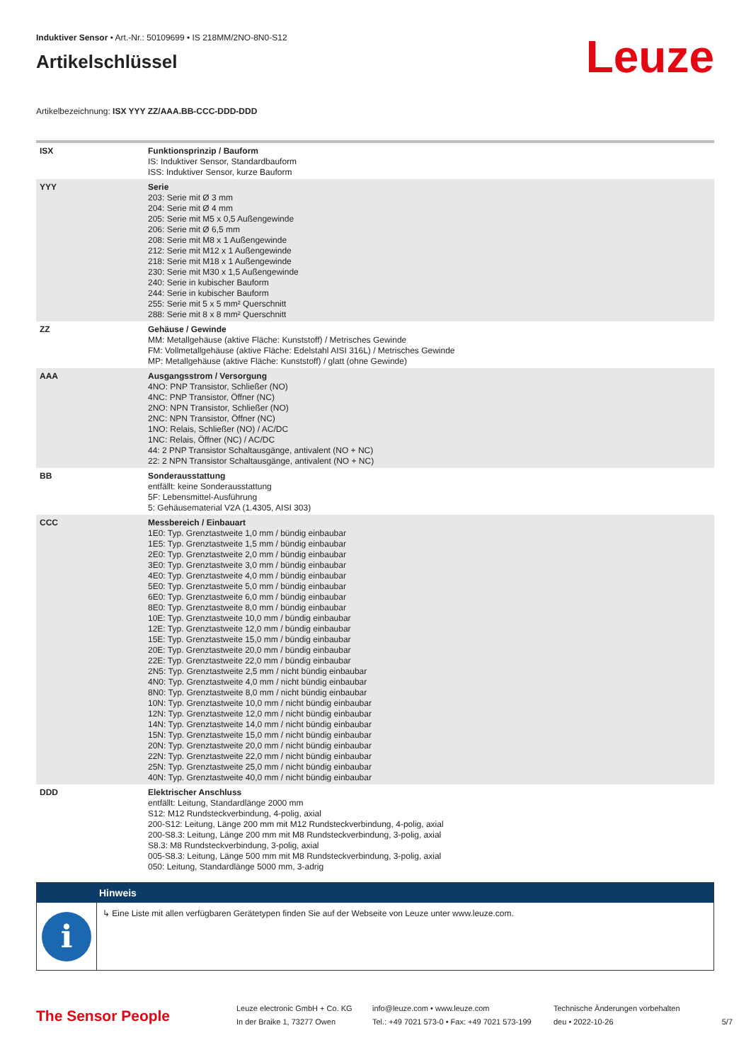Induktiver Sensor • Art.-Nr.: 50109699 • IS 218MM/2NO-8N0-S12
Artikelschlüssel
Leuze
Artikelbezeichnung: ISX YYY ZZ/AAA.BB-CCC-DDD-DDD
| ISX | Funktionsprinzip / Bauform IS: Induktiver Sensor, Standardbauform ISS: Induktiver Sensor, kurze Bauform |
| YYY | Serie 203: Serie mit Ø 3 mm 204: Serie mit Ø 4 mm 205: Serie mit M5 x 0,5 Außengewinde 206: Serie mit Ø 6,5 mm 208: Serie mit M8 x 1 Außengewinde 212: Serie mit M12 x 1 Außengewinde 218: Serie mit M18 x 1 Außengewinde 230: Serie mit M30 x 1,5 Außengewinde 240: Serie in kubischer Bauform 244: Serie in kubischer Bauform 255: Serie mit 5 x 5 mm² Querschnitt 288: Serie mit 8 x 8 mm² Querschnitt |
| ZZ | Gehäuse / Gewinde MM: Metallgehäuse (aktive Fläche: Kunststoff) / Metrisches Gewinde FM: Vollmetallgehäuse (aktive Fläche: Edelstahl AISI 316L) / Metrisches Gewinde MP: Metallgehäuse (aktive Fläche: Kunststoff) / glatt (ohne Gewinde) |
| AAA | Ausgangsstrom / Versorgung 4NO: PNP Transistor, Schließer (NO) 4NC: PNP Transistor, Öffner (NC) 2NO: NPN Transistor, Schließer (NO) 2NC: NPN Transistor, Öffner (NC) 1NO: Relais, Schließer (NO) / AC/DC 1NC: Relais, Öffner (NC) / AC/DC 44: 2 PNP Transistor Schaltausgänge, antivalent (NO + NC) 22: 2 NPN Transistor Schaltausgänge, antivalent (NO + NC) |
| BB | Sonderausstattung entfällt: keine Sonderausstattung 5F: Lebensmittel-Ausführung 5: Gehäusematerial V2A (1.4305, AISI 303) |
| CCC | Messbereich / Einbauart 1E0: Typ. Grenztastweite 1,0 mm / bündig einbaubar 1E5: Typ. Grenztastweite 1,5 mm / bündig einbaubar 2E0: Typ. Grenztastweite 2,0 mm / bündig einbaubar 3E0: Typ. Grenztastweite 3,0 mm / bündig einbaubar 4E0: Typ. Grenztastweite 4,0 mm / bündig einbaubar 5E0: Typ. Grenztastweite 5,0 mm / bündig einbaubar 6E0: Typ. Grenztastweite 6,0 mm / bündig einbaubar 8E0: Typ. Grenztastweite 8,0 mm / bündig einbaubar 10E: Typ. Grenztastweite 10,0 mm / bündig einbaubar 12E: Typ. Grenztastweite 12,0 mm / bündig einbaubar 15E: Typ. Grenztastweite 15,0 mm / bündig einbaubar 20E: Typ. Grenztastweite 20,0 mm / bündig einbaubar 22E: Typ. Grenztastweite 22,0 mm / bündig einbaubar 2N5: Typ. Grenztastweite 2,5 mm / nicht bündig einbaubar 4N0: Typ. Grenztastweite 4,0 mm / nicht bündig einbaubar 8N0: Typ. Grenztastweite 8,0 mm / nicht bündig einbaubar 10N: Typ. Grenztastweite 10,0 mm / nicht bündig einbaubar 12N: Typ. Grenztastweite 12,0 mm / nicht bündig einbaubar 14N: Typ. Grenztastweite 14,0 mm / nicht bündig einbaubar 15N: Typ. Grenztastweite 15,0 mm / nicht bündig einbaubar 20N: Typ. Grenztastweite 20,0 mm / nicht bündig einbaubar 22N: Typ. Grenztastweite 22,0 mm / nicht bündig einbaubar 25N: Typ. Grenztastweite 25,0 mm / nicht bündig einbaubar 40N: Typ. Grenztastweite 40,0 mm / nicht bündig einbaubar |
| DDD | Elektrischer Anschluss entfällt: Leitung, Standardlänge 2000 mm S12: M12 Rundsteckverbindung, 4-polig, axial 200-S12: Leitung, Länge 200 mm mit M12 Rundsteckverbindung, 4-polig, axial 200-S8.3: Leitung, Länge 200 mm mit M8 Rundsteckverbindung, 3-polig, axial S8.3: M8 Rundsteckverbindung, 3-polig, axial 005-S8.3: Leitung, Länge 500 mm mit M8 Rundsteckverbindung, 3-polig, axial 050: Leitung, Standardlänge 5000 mm, 3-adrig |
Hinweis
i
↳ Eine Liste mit allen verfügbaren Gerätetypen finden Sie auf der Webseite von Leuze unter www.leuze.com.
The Sensor People
Leuze electronic GmbH + Co. KG
In der Braike 1, 73277 Owen
info@leuze.com • www.leuze.com
Tel.: +49 7021 573-0 • Fax: +49 7021 573-199
Technische Änderungen vorbehalten
deu • 2022-10-26
5/7